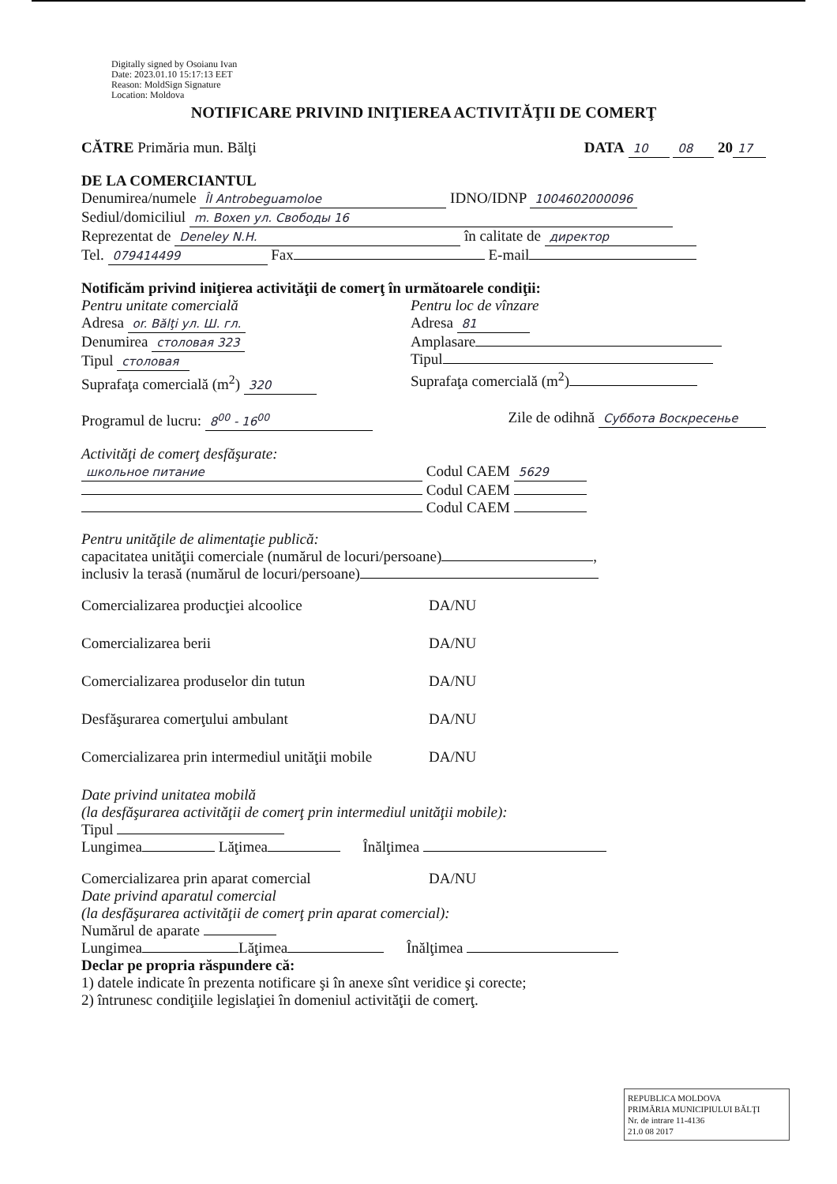Digitally signed by Osoianu Ivan
Date: 2023.01.10 15:17:13 EET
Reason: MoldSign Signature
Location: Moldova
NOTIFICARE PRIVIND INIŢIEREA ACTIVITĂŢII DE COMERŢ
CĂTRE Primăria mun. Bălţi DATA 10 08 20 17
DE LA COMERCIANTUL
Denumirea/numele ÎI Antrobeguamoloe IDNO/IDNP 1004602000096
Sediul/domiciliul m. Boxen ул. Свободы 16
Reprezentat de Deneley N.H. în calitate de директор
Tel. 079414499 Fax E-mail
Notificăm privind iniţierea activităţii de comerţ în următoarele condiţii:
Pentru unitate comercială
Adresa or. Bălţi ул. Ш. гл.
Denumirea столовая 323
Tipul столовая
Suprafaţa comercială (m<sup>2</sup>) 320
Pentru loc de vînzare
Adresa 81
Amplasare
Tipul
Suprafaţa comercială (m<sup>2</sup>)
Programul de lucru: 8<sup>00</sup> - 16<sup>00</sup>
Zile de odihnă Суббота Воскресенье
Activităţi de comerţ desfăşurate:
школьное питание Codul CAEM 5629
Codul CAEM
Codul CAEM
Pentru unităţile de alimentaţie publică:
capacitatea unităţii comerciale (numărul de locuri/persoane) ,
inclusiv la terasă (numărul de locuri/persoane)
Comercializarea producţiei alcoolice DA/NU
Comercializarea berii DA/NU
Comercializarea produselor din tutun DA/NU
Desfăşurarea comerţului ambulant DA/NU
Comercializarea prin intermediul unităţii mobile DA/NU
Date privind unitatea mobilă
(la desfăşurarea activităţii de comerţ prin intermediul unităţii mobile):
Tipul
Lungimea Lăţimea Înălţimea
Comercializarea prin aparat comercial DA/NU
Date privind aparatul comercial
(la desfăşurarea activităţii de comerţ prin aparat comercial):
Numărul de aparate
Lungimea Lăţimea Înălţimea
Declar pe propria răspundere că:
1) datele indicate în prezenta notificare şi în anexe sînt veridice şi corecte;
2) întrunesc condiţiile legislaţiei în domeniul activităţii de comerţ.
REPUBLICA MOLDOVA
PRIMĂRIA MUNICIPIULUI BĂLŢI
Nr. de intrare 11-4136
21.0 08 2017